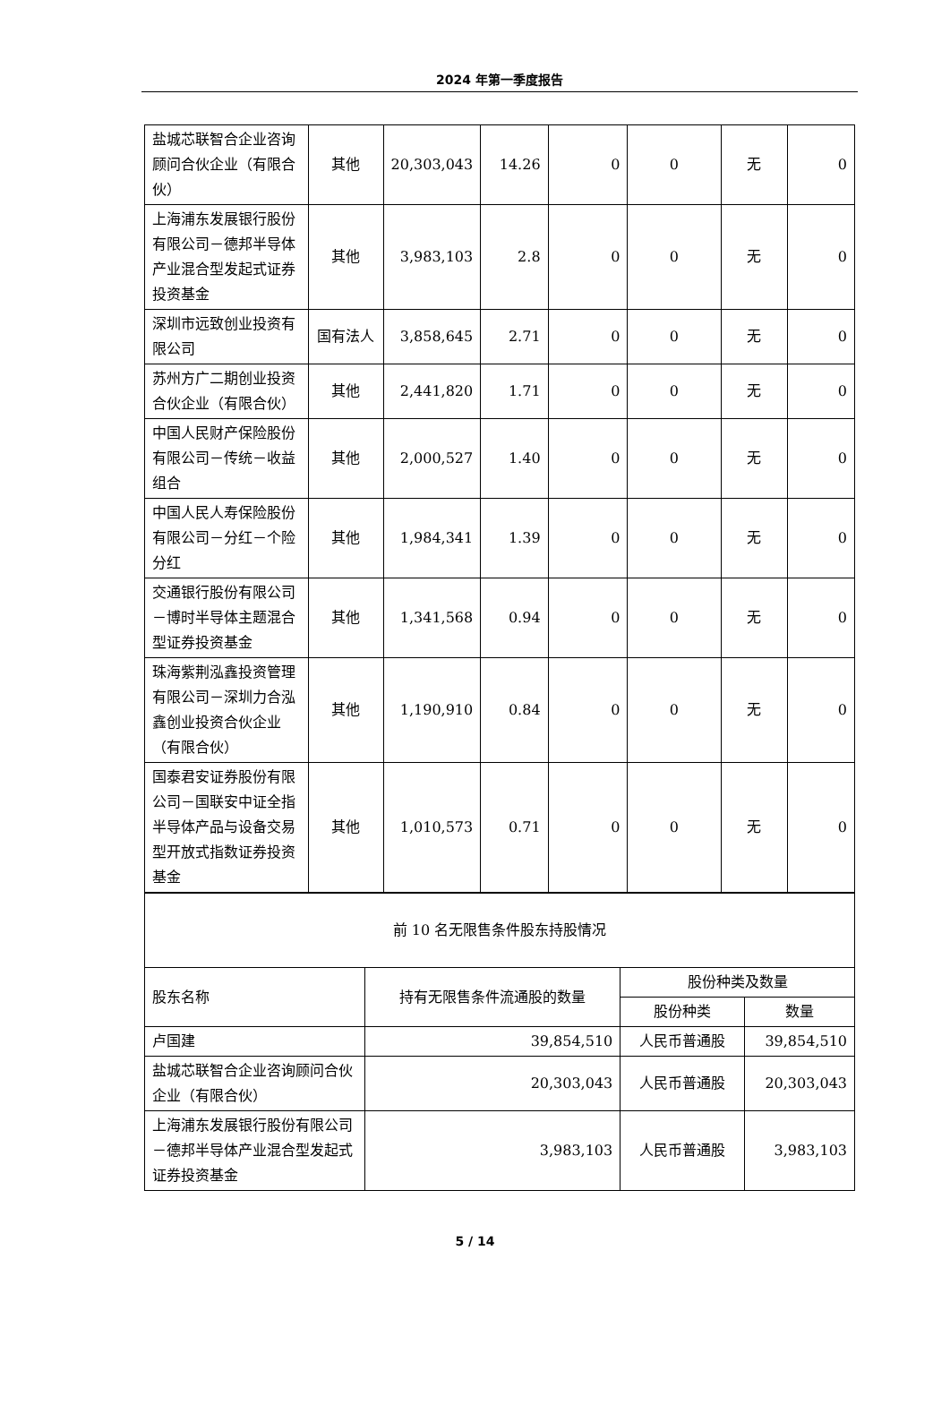2024 年第一季度报告
| 盐城芯联智合企业咨询顾问合伙企业（有限合伙） | 其他 | 20,303,043 | 14.26 | 0 | 0 | 无 | 0 |
| 上海浦东发展银行股份有限公司－德邦半导体产业混合型发起式证券投资基金 | 其他 | 3,983,103 | 2.8 | 0 | 0 | 无 | 0 |
| 深圳市远致创业投资有限公司 | 国有法人 | 3,858,645 | 2.71 | 0 | 0 | 无 | 0 |
| 苏州方广二期创业投资合伙企业（有限合伙） | 其他 | 2,441,820 | 1.71 | 0 | 0 | 无 | 0 |
| 中国人民财产保险股份有限公司－传统－收益组合 | 其他 | 2,000,527 | 1.40 | 0 | 0 | 无 | 0 |
| 中国人民人寿保险股份有限公司－分红－个险分红 | 其他 | 1,984,341 | 1.39 | 0 | 0 | 无 | 0 |
| 交通银行股份有限公司－博时半导体主题混合型证券投资基金 | 其他 | 1,341,568 | 0.94 | 0 | 0 | 无 | 0 |
| 珠海紫荆泓鑫投资管理有限公司－深圳力合泓鑫创业投资合伙企业（有限合伙） | 其他 | 1,190,910 | 0.84 | 0 | 0 | 无 | 0 |
| 国泰君安证券股份有限公司－国联安中证全指半导体产品与设备交易型开放式指数证券投资基金 | 其他 | 1,010,573 | 0.71 | 0 | 0 | 无 | 0 |
| 前 10 名无限售条件股东持股情况 | | | |
| 股东名称 | 持有无限售条件流通股的数量 | 股份种类及数量 | |
| | | 股份种类 | 数量 |
| 卢国建 | 39,854,510 | 人民币普通股 | 39,854,510 |
| 盐城芯联智合企业咨询顾问合伙企业（有限合伙） | 20,303,043 | 人民币普通股 | 20,303,043 |
| 上海浦东发展银行股份有限公司－德邦半导体产业混合型发起式证券投资基金 | 3,983,103 | 人民币普通股 | 3,983,103 |
5 / 14